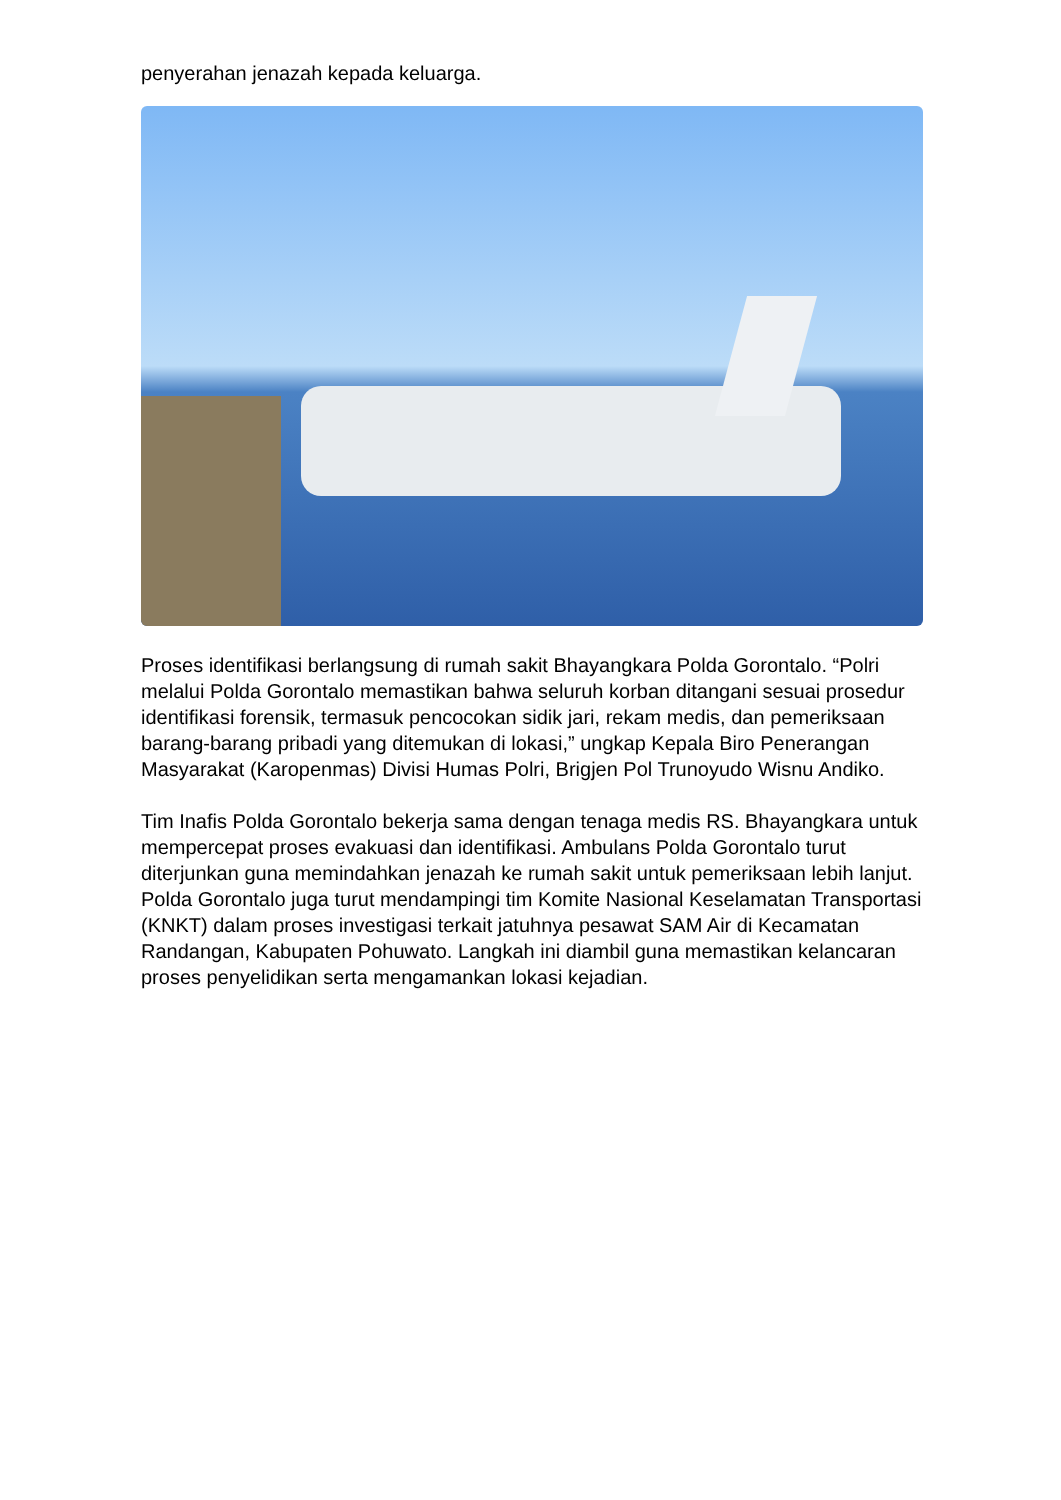penyerahan jenazah kepada keluarga.
Proses identifikasi berlangsung di rumah sakit Bhayangkara Polda Gorontalo. “Polri melalui Polda Gorontalo memastikan bahwa seluruh korban ditangani sesuai prosedur identifikasi forensik, termasuk pencocokan sidik jari, rekam medis, dan pemeriksaan barang-barang pribadi yang ditemukan di lokasi,” ungkap Kepala Biro Penerangan Masyarakat (Karopenmas) Divisi Humas Polri, Brigjen Pol Trunoyudo Wisnu Andiko.
Tim Inafis Polda Gorontalo bekerja sama dengan tenaga medis RS. Bhayangkara untuk mempercepat proses evakuasi dan identifikasi. Ambulans Polda Gorontalo turut diterjunkan guna memindahkan jenazah ke rumah sakit untuk pemeriksaan lebih lanjut.
Polda Gorontalo juga turut mendampingi tim Komite Nasional Keselamatan Transportasi (KNKT) dalam proses investigasi terkait jatuhnya pesawat SAM Air di Kecamatan Randangan, Kabupaten Pohuwato. Langkah ini diambil guna memastikan kelancaran proses penyelidikan serta mengamankan lokasi kejadian.